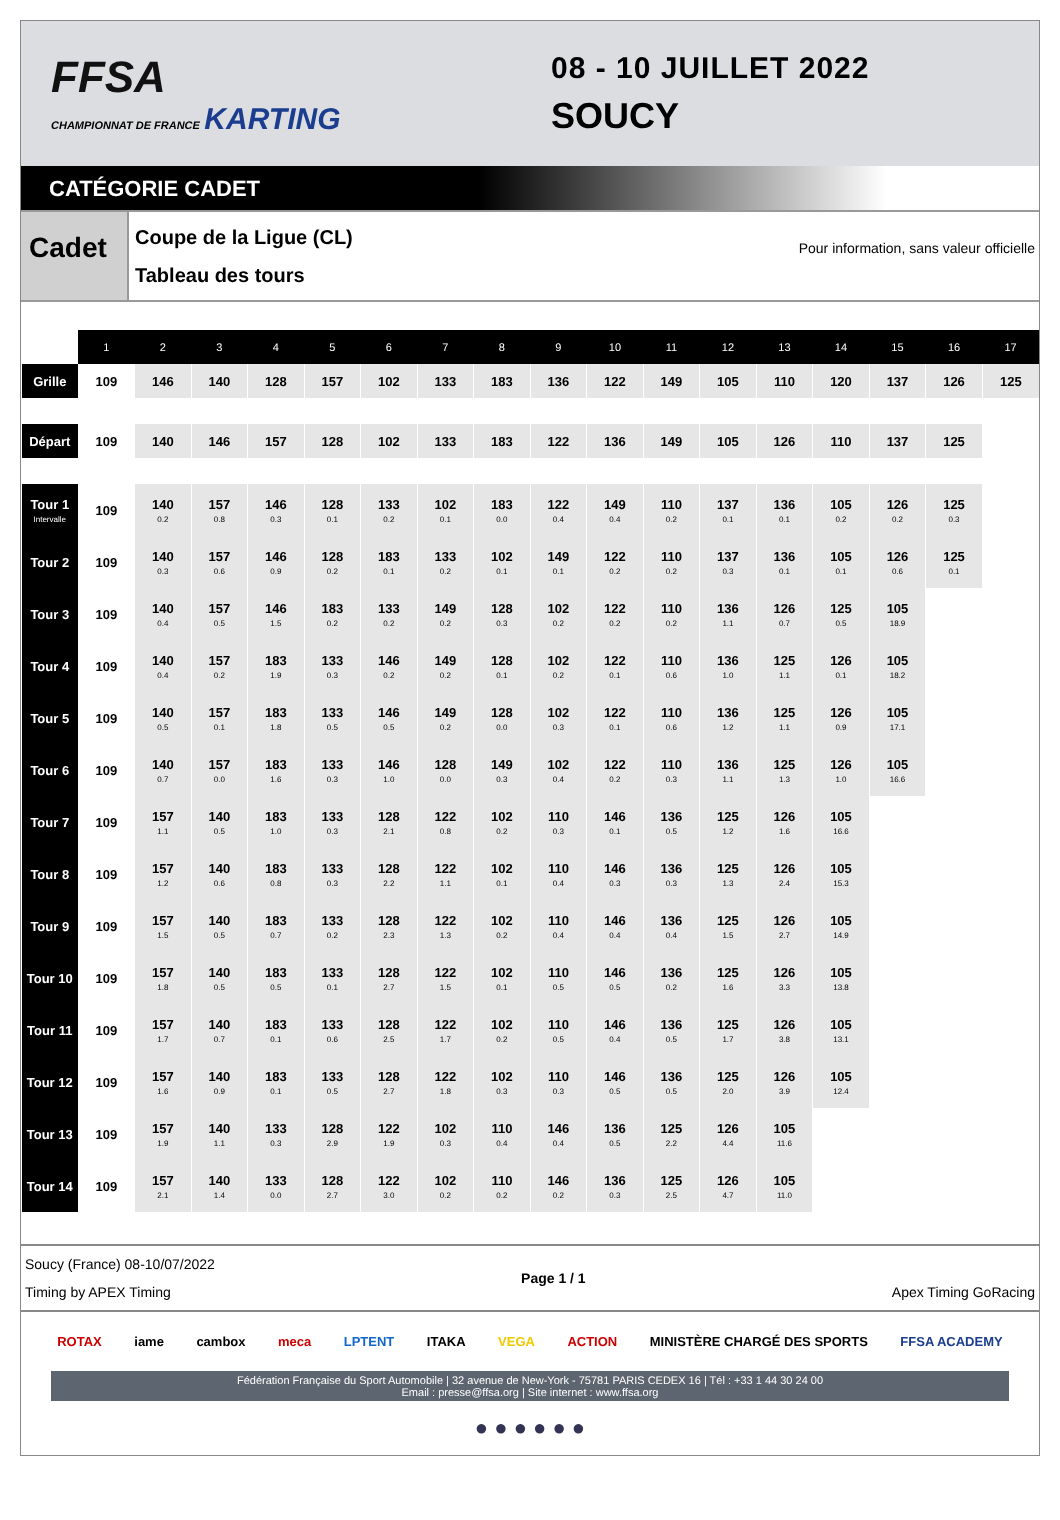FFSA
CHAMPIONNAT DE FRANCE KARTING
08 - 10 JUILLET 2022
SOUCY
CATÉGORIE CADET
Cadet
Coupe de la Ligue (CL)
Tableau des tours
Pour information, sans valeur officielle
| | 1 | 2 | 3 | 4 | 5 | 6 | 7 | 8 | 9 | 10 | 11 | 12 | 13 | 14 | 15 | 16 | 17 |
| --- | --- | --- | --- | --- | --- | --- | --- | --- | --- | --- | --- | --- | --- | --- | --- | --- | --- |
| Grille | 109 | 146 | 140 | 128 | 157 | 102 | 133 | 183 | 136 | 122 | 149 | 105 | 110 | 120 | 137 | 126 | 125 |
| Départ | 109 | 140 | 146 | 157 | 128 | 102 | 133 | 183 | 122 | 136 | 149 | 105 | 126 | 110 | 137 | 125 | |
| Tour 1 Intervalle | 109 | 140 0.2 | 157 0.8 | 146 0.3 | 128 0.1 | 133 0.2 | 102 0.1 | 183 0.0 | 122 0.4 | 149 0.4 | 110 0.2 | 137 0.1 | 136 0.1 | 105 0.2 | 126 0.2 | 125 0.3 | |
| Tour 2 | 109 | 140 0.3 | 157 0.6 | 146 0.9 | 128 0.2 | 183 0.1 | 133 0.2 | 102 0.1 | 149 0.1 | 122 0.2 | 110 0.2 | 137 0.3 | 136 0.1 | 105 0.1 | 126 0.6 | 125 0.1 | |
| Tour 3 | 109 | 140 0.4 | 157 0.5 | 146 1.5 | 183 0.2 | 133 0.2 | 149 0.2 | 128 0.3 | 102 0.2 | 122 0.2 | 110 0.2 | 136 1.1 | 126 0.7 | 125 0.5 | 105 18.9 | | |
| Tour 4 | 109 | 140 0.4 | 157 0.2 | 183 1.9 | 133 0.3 | 146 0.2 | 149 0.2 | 128 0.1 | 102 0.2 | 122 0.1 | 110 0.6 | 136 1.0 | 125 1.1 | 126 0.1 | 105 18.2 | | |
| Tour 5 | 109 | 140 0.5 | 157 0.1 | 183 1.8 | 133 0.5 | 146 0.5 | 149 0.2 | 128 0.0 | 102 0.3 | 122 0.1 | 110 0.6 | 136 1.2 | 125 1.1 | 126 0.9 | 105 17.1 | | |
| Tour 6 | 109 | 140 0.7 | 157 0.0 | 183 1.6 | 133 0.3 | 146 1.0 | 128 0.0 | 149 0.3 | 102 0.4 | 122 0.2 | 110 0.3 | 136 1.1 | 125 1.3 | 126 1.0 | 105 16.6 | | |
| Tour 7 | 109 | 157 1.1 | 140 0.5 | 183 1.0 | 133 0.3 | 128 2.1 | 122 0.8 | 102 0.2 | 110 0.3 | 146 0.1 | 136 0.5 | 125 1.2 | 126 1.6 | 105 16.6 | | | |
| Tour 8 | 109 | 157 1.2 | 140 0.6 | 183 0.8 | 133 0.3 | 128 2.2 | 122 1.1 | 102 0.1 | 110 0.4 | 146 0.3 | 136 0.3 | 125 1.3 | 126 2.4 | 105 15.3 | | | |
| Tour 9 | 109 | 157 1.5 | 140 0.5 | 183 0.7 | 133 0.2 | 128 2.3 | 122 1.3 | 102 0.2 | 110 0.4 | 146 0.4 | 136 0.4 | 125 1.5 | 126 2.7 | 105 14.9 | | | |
| Tour 10 | 109 | 157 1.8 | 140 0.5 | 183 0.5 | 133 0.1 | 128 2.7 | 122 1.5 | 102 0.1 | 110 0.5 | 146 0.5 | 136 0.2 | 125 1.6 | 126 3.3 | 105 13.8 | | | |
| Tour 11 | 109 | 157 1.7 | 140 0.7 | 183 0.1 | 133 0.6 | 128 2.5 | 122 1.7 | 102 0.2 | 110 0.5 | 146 0.4 | 136 0.5 | 125 1.7 | 126 3.8 | 105 13.1 | | | |
| Tour 12 | 109 | 157 1.6 | 140 0.9 | 183 0.1 | 133 0.5 | 128 2.7 | 122 1.8 | 102 0.3 | 110 0.3 | 146 0.5 | 136 0.5 | 125 2.0 | 126 3.9 | 105 12.4 | | | |
| Tour 13 | 109 | 157 1.9 | 140 1.1 | 133 0.3 | 128 2.9 | 122 1.9 | 102 0.3 | 110 0.4 | 146 0.4 | 136 0.5 | 125 2.2 | 126 4.4 | 105 11.6 | | | | |
| Tour 14 | 109 | 157 2.1 | 140 1.4 | 133 0.0 | 128 2.7 | 122 3.0 | 102 0.2 | 110 0.2 | 146 0.2 | 136 0.3 | 125 2.5 | 126 4.7 | 105 11.0 | | | | |
Soucy (France) 08-10/07/2022
Timing by APEX Timing
Page 1 / 1
Apex Timing GoRacing
ROTAX iame cambox meca LPTENT ITAKA VEGA ACTION MINISTÈRE CHARGÉ DES SPORTS FFSA ACADEMY
Fédération Française du Sport Automobile | 32 avenue de New-York - 75781 PARIS CEDEX 16 | Tél : +33 1 44 30 24 00
Email : presse@ffsa.org | Site internet : www.ffsa.org
● ● ● ● ● ●